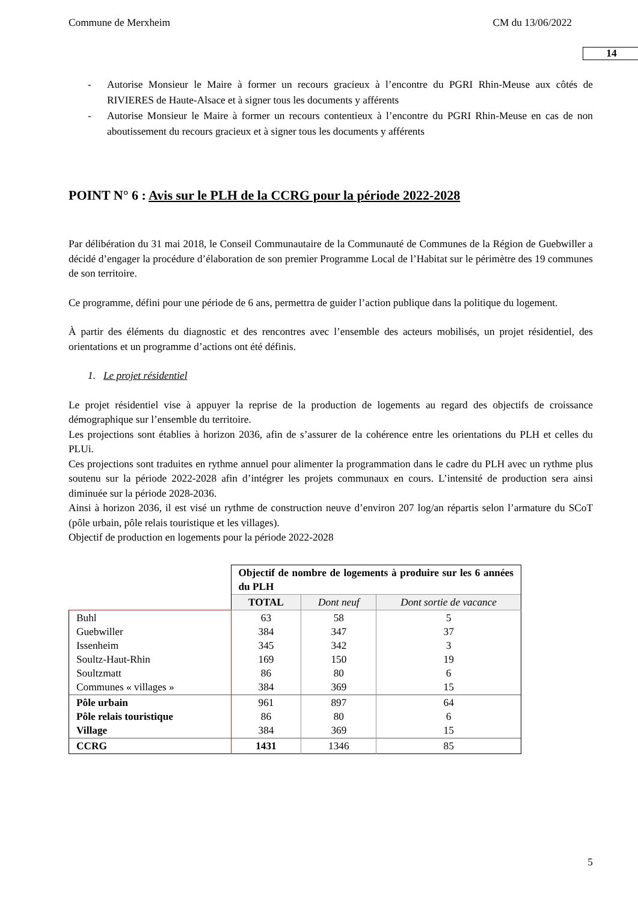Commune de Merxheim CM du 13/06/2022
14
- Autorise Monsieur le Maire à former un recours gracieux à l’encontre du PGRI Rhin-Meuse aux côtés de RIVIERES de Haute-Alsace et à signer tous les documents y afférents
- Autorise Monsieur le Maire à former un recours contentieux à l’encontre du PGRI Rhin-Meuse en cas de non aboutissement du recours gracieux et à signer tous les documents y afférents
POINT N° 6 : Avis sur le PLH de la CCRG pour la période 2022-2028
Par délibération du 31 mai 2018, le Conseil Communautaire de la Communauté de Communes de la Région de Guebwiller a décidé d’engager la procédure d’élaboration de son premier Programme Local de l’Habitat sur le périmètre des 19 communes de son territoire.
Ce programme, défini pour une période de 6 ans, permettra de guider l’action publique dans la politique du logement.
À partir des éléments du diagnostic et des rencontres avec l’ensemble des acteurs mobilisés, un projet résidentiel, des orientations et un programme d’actions ont été définis.
1. Le projet résidentiel
Le projet résidentiel vise à appuyer la reprise de la production de logements au regard des objectifs de croissance démographique sur l’ensemble du territoire.
Les projections sont établies à horizon 2036, afin de s’assurer de la cohérence entre les orientations du PLH et celles du PLUi.
Ces projections sont traduites en rythme annuel pour alimenter la programmation dans le cadre du PLH avec un rythme plus soutenu sur la période 2022-2028 afin d’intégrer les projets communaux en cours. L’intensité de production sera ainsi diminuée sur la période 2028-2036.
Ainsi à horizon 2036, il est visé un rythme de construction neuve d’environ 207 log/an répartis selon l’armature du SCoT (pôle urbain, pôle relais touristique et les villages).
Objectif de production en logements pour la période 2022-2028
| | Objectif de nombre de logements à produire sur les 6 années du PLH | | |
| | TOTAL | Dont neuf | Dont sortie de vacance |
| Buhl Guebwiller Issenheim Soultz-Haut-Rhin Soultzmatt Communes « villages » | 63 384 345 169 86 384 | 58 347 342 150 80 369 | 5 37 3 19 6 15 |
| Pôle urbain Pôle relais touristique Village | 961 86 384 | 897 80 369 | 64 6 15 |
| CCRG | 1431 | 1346 | 85 |
5